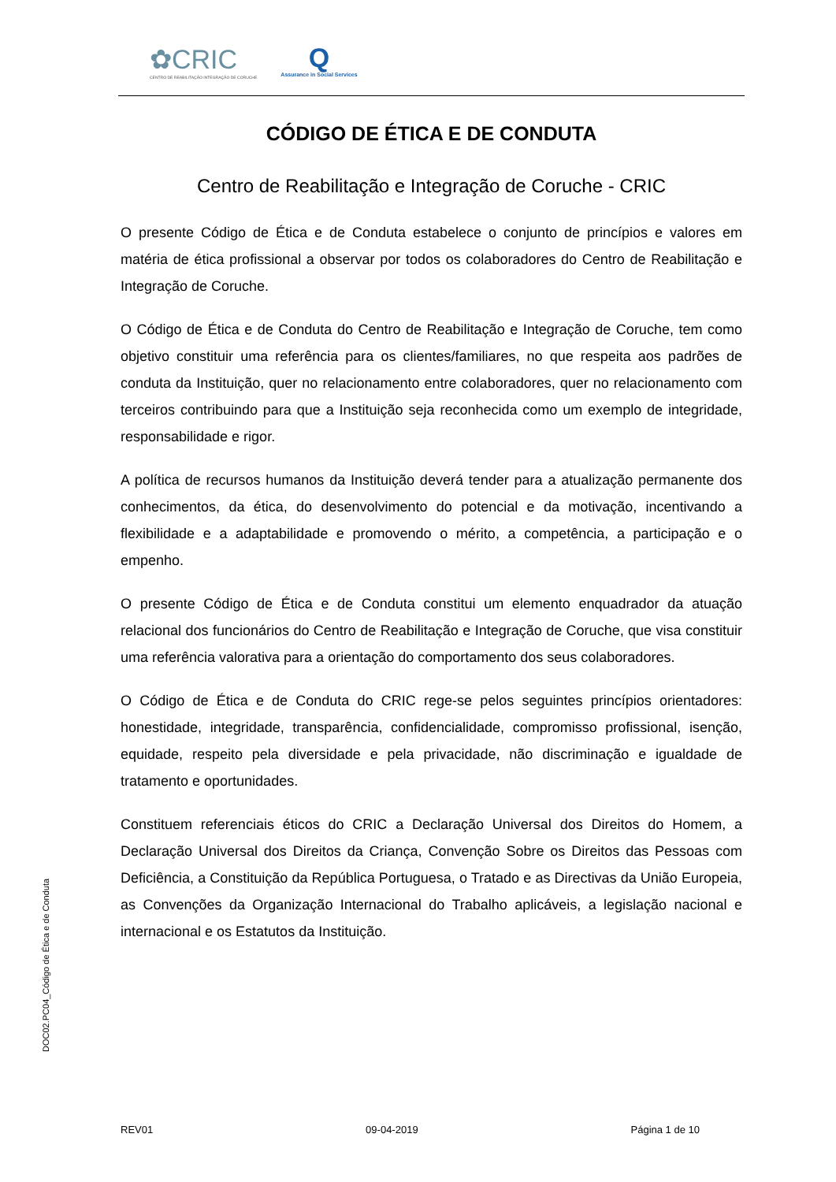✿CRIC
CENTRO DE REABILITAÇÃO INTEGRAÇÃO DE CORUCHE
Q
Assurance in Social Services
CÓDIGO DE ÉTICA E DE CONDUTA
Centro de Reabilitação e Integração de Coruche - CRIC
O presente Código de Ética e de Conduta estabelece o conjunto de princípios e valores em matéria de ética profissional a observar por todos os colaboradores do Centro de Reabilitação e Integração de Coruche.
O Código de Ética e de Conduta do Centro de Reabilitação e Integração de Coruche, tem como objetivo constituir uma referência para os clientes/familiares, no que respeita aos padrões de conduta da Instituição, quer no relacionamento entre colaboradores, quer no relacionamento com terceiros contribuindo para que a Instituição seja reconhecida como um exemplo de integridade, responsabilidade e rigor.
A política de recursos humanos da Instituição deverá tender para a atualização permanente dos conhecimentos, da ética, do desenvolvimento do potencial e da motivação, incentivando a flexibilidade e a adaptabilidade e promovendo o mérito, a competência, a participação e o empenho.
O presente Código de Ética e de Conduta constitui um elemento enquadrador da atuação relacional dos funcionários do Centro de Reabilitação e Integração de Coruche, que visa constituir uma referência valorativa para a orientação do comportamento dos seus colaboradores.
O Código de Ética e de Conduta do CRIC rege-se pelos seguintes princípios orientadores: honestidade, integridade, transparência, confidencialidade, compromisso profissional, isenção, equidade, respeito pela diversidade e pela privacidade, não discriminação e igualdade de tratamento e oportunidades.
Constituem referenciais éticos do CRIC a Declaração Universal dos Direitos do Homem, a Declaração Universal dos Direitos da Criança, Convenção Sobre os Direitos das Pessoas com Deficiência, a Constituição da República Portuguesa, o Tratado e as Directivas da União Europeia, as Convenções da Organização Internacional do Trabalho aplicáveis, a legislação nacional e internacional e os Estatutos da Instituição.
DOC02.PC04_Código de Ética e de Conduta
REV01 09-04-2019 Página 1 de 10